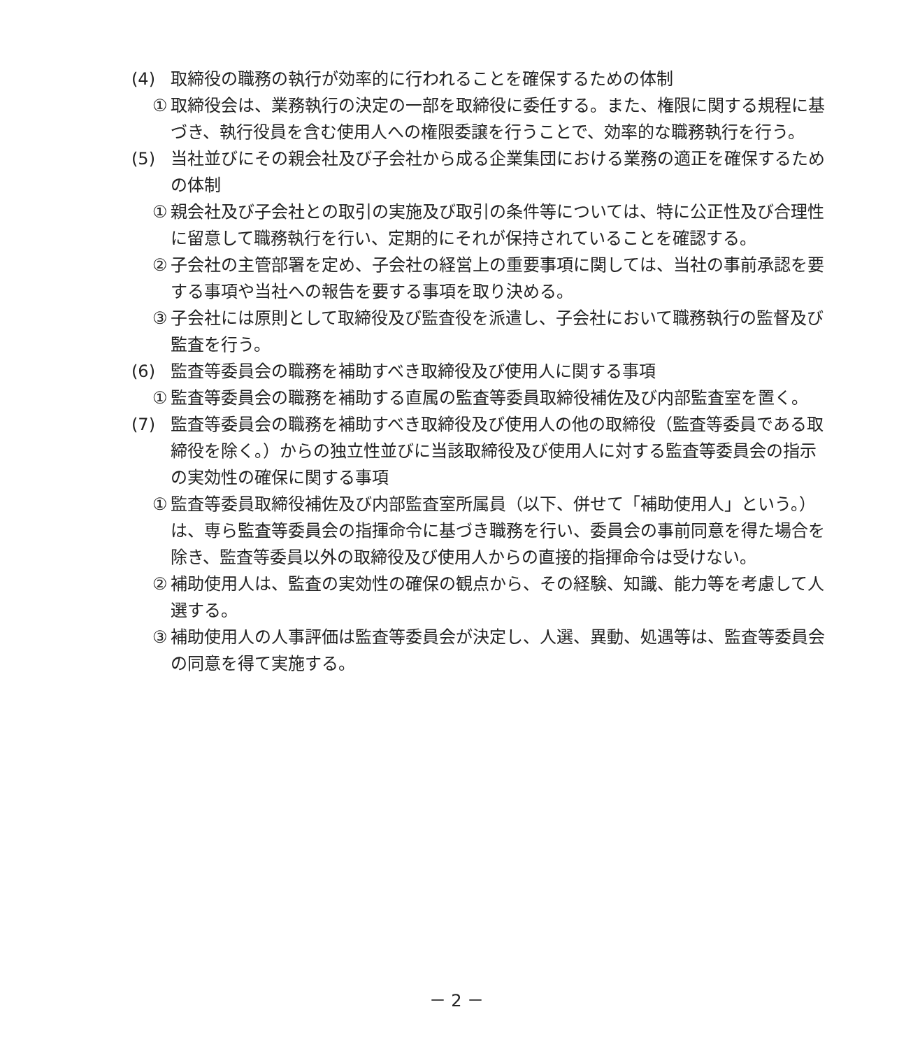(4) 取締役の職務の執行が効率的に行われることを確保するための体制
① 取締役会は、業務執行の決定の一部を取締役に委任する。また、権限に関する規程に基づき、執行役員を含む使用人への権限委譲を行うことで、効率的な職務執行を行う。
(5) 当社並びにその親会社及び子会社から成る企業集団における業務の適正を確保するための体制
① 親会社及び子会社との取引の実施及び取引の条件等については、特に公正性及び合理性に留意して職務執行を行い、定期的にそれが保持されていることを確認する。
② 子会社の主管部署を定め、子会社の経営上の重要事項に関しては、当社の事前承認を要する事項や当社への報告を要する事項を取り決める。
③ 子会社には原則として取締役及び監査役を派遣し、子会社において職務執行の監督及び監査を行う。
(6) 監査等委員会の職務を補助すべき取締役及び使用人に関する事項
① 監査等委員会の職務を補助する直属の監査等委員取締役補佐及び内部監査室を置く。
(7) 監査等委員会の職務を補助すべき取締役及び使用人の他の取締役（監査等委員である取締役を除く。）からの独立性並びに当該取締役及び使用人に対する監査等委員会の指示の実効性の確保に関する事項
① 監査等委員取締役補佐及び内部監査室所属員（以下、併せて「補助使用人」という。）は、専ら監査等委員会の指揮命令に基づき職務を行い、委員会の事前同意を得た場合を除き、監査等委員以外の取締役及び使用人からの直接的指揮命令は受けない。
② 補助使用人は、監査の実効性の確保の観点から、その経験、知識、能力等を考慮して人選する。
③ 補助使用人の人事評価は監査等委員会が決定し、人選、異動、処遇等は、監査等委員会の同意を得て実施する。
－ 2 －